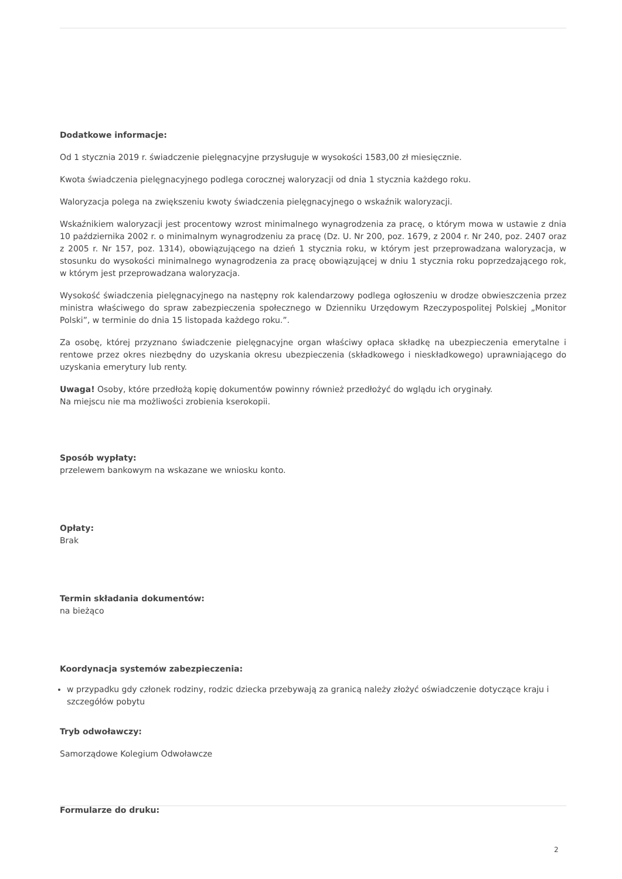Dodatkowe informacje:
Od 1 stycznia 2019 r. świadczenie pielęgnacyjne przysługuje w wysokości 1583,00 zł miesięcznie.
Kwota świadczenia pielęgnacyjnego podlega corocznej waloryzacji od dnia 1 stycznia każdego roku.
Waloryzacja polega na zwiększeniu kwoty świadczenia pielęgnacyjnego o wskaźnik waloryzacji.
Wskaźnikiem waloryzacji jest procentowy wzrost minimalnego wynagrodzenia za pracę, o którym mowa w ustawie z dnia 10 października 2002 r. o minimalnym wynagrodzeniu za pracę (Dz. U. Nr 200, poz. 1679, z 2004 r. Nr 240, poz. 2407 oraz z 2005 r. Nr 157, poz. 1314), obowiązującego na dzień 1 stycznia roku, w którym jest przeprowadzana waloryzacja, w stosunku do wysokości minimalnego wynagrodzenia za pracę obowiązującej w dniu 1 stycznia roku poprzedzającego rok, w którym jest przeprowadzana waloryzacja.
Wysokość świadczenia pielęgnacyjnego na następny rok kalendarzowy podlega ogłoszeniu w drodze obwieszczenia przez ministra właściwego do spraw zabezpieczenia społecznego w Dzienniku Urzędowym Rzeczypospolitej Polskiej „Monitor Polski”, w terminie do dnia 15 listopada każdego roku.”.
Za osobę, której przyznano świadczenie pielęgnacyjne organ właściwy opłaca składkę na ubezpieczenia emerytalne i rentowe przez okres niezbędny do uzyskania okresu ubezpieczenia (składkowego i nieskładkowego) uprawniającego do uzyskania emerytury lub renty.
Uwaga! Osoby, które przedłożą kopię dokumentów powinny również przedłożyć do wglądu ich oryginały.
Na miejscu nie ma możliwości zrobienia kserokopii.
Sposób wypłaty:
przelewem bankowym na wskazane we wniosku konto.
Opłaty:
Brak
Termin składania dokumentów:
na bieżąco
Koordynacja systemów zabezpieczenia:
w przypadku gdy członek rodziny, rodzic dziecka przebywają za granicą należy złożyć oświadczenie dotyczące kraju i szczegółów pobytu
Tryb odwoławczy:
Samorządowe Kolegium Odwoławcze
Formularze do druku:
2